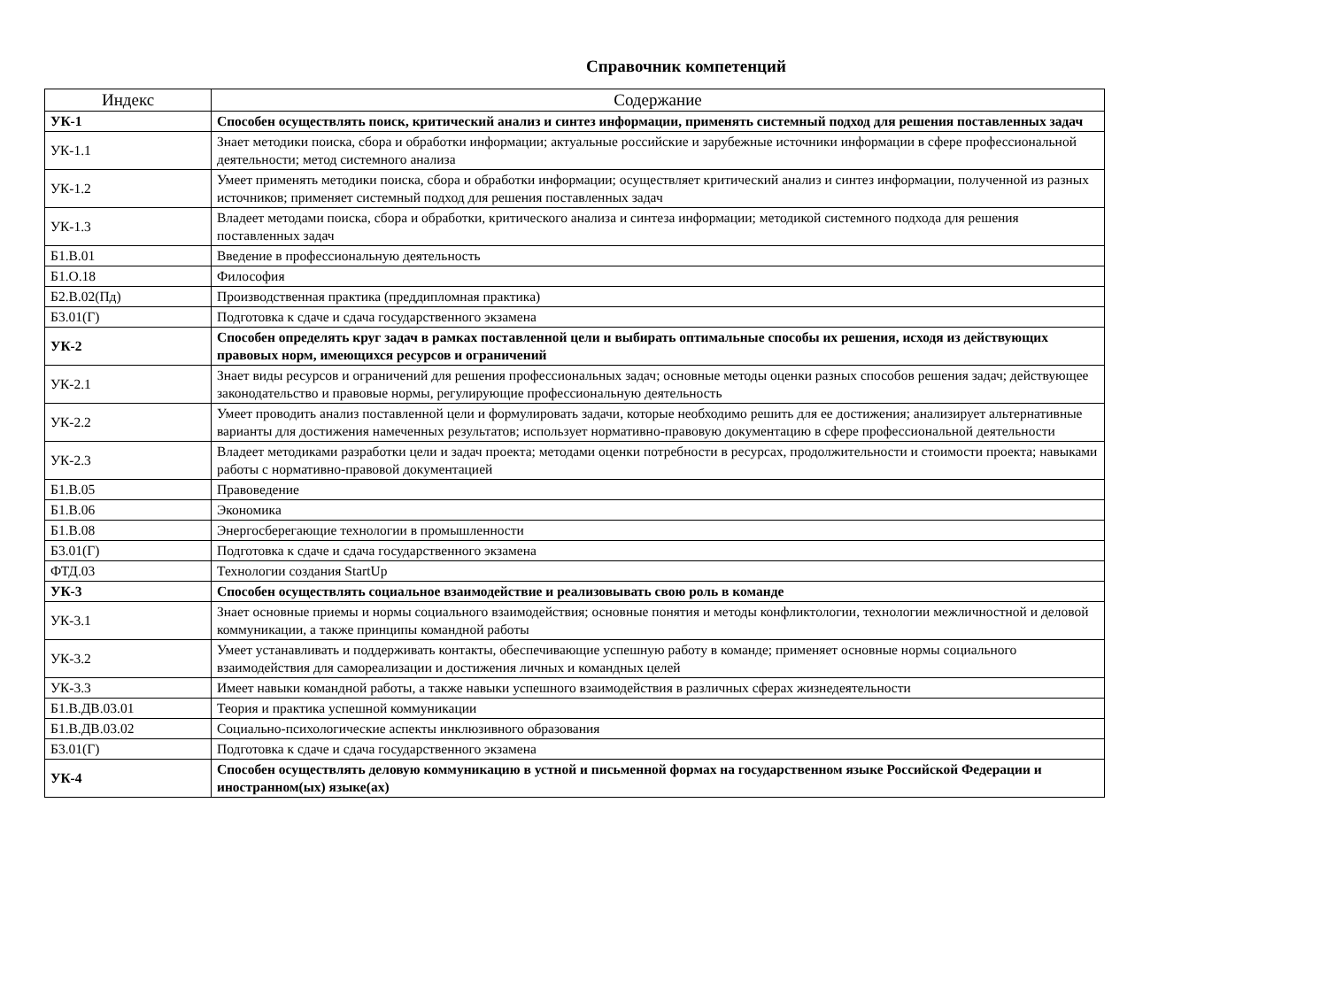Справочник компетенций
| Индекс | Содержание |
| --- | --- |
| УК-1 | Способен осуществлять поиск, критический анализ и синтез информации, применять системный подход для решения поставленных задач |
| УК-1.1 | Знает методики поиска, сбора и обработки информации; актуальные российские и зарубежные источники информации в сфере профессиональной деятельности; метод системного анализа |
| УК-1.2 | Умеет применять методики поиска, сбора и обработки информации; осуществляет критический анализ и синтез информации, полученной из разных источников; применяет системный подход для решения поставленных задач |
| УК-1.3 | Владеет методами поиска, сбора и обработки, критического анализа и синтеза информации; методикой системного подхода для решения поставленных задач |
| Б1.В.01 | Введение в профессиональную деятельность |
| Б1.О.18 | Философия |
| Б2.В.02(Пд) | Производственная практика (преддипломная практика) |
| Б3.01(Г) | Подготовка к сдаче и сдача государственного экзамена |
| УК-2 | Способен определять круг задач в рамках поставленной цели и выбирать оптимальные способы их решения, исходя из действующих правовых норм, имеющихся ресурсов и ограничений |
| УК-2.1 | Знает виды ресурсов и ограничений для решения профессиональных задач; основные методы оценки разных способов решения задач; действующее законодательство и правовые нормы, регулирующие профессиональную деятельность |
| УК-2.2 | Умеет проводить анализ поставленной цели и формулировать задачи, которые необходимо решить для ее достижения; анализирует альтернативные варианты для достижения намеченных результатов; использует нормативно-правовую документацию в сфере профессиональной деятельности |
| УК-2.3 | Владеет методиками разработки цели и задач проекта; методами оценки потребности в ресурсах, продолжительности и стоимости проекта; навыками работы с нормативно-правовой документацией |
| Б1.В.05 | Правоведение |
| Б1.В.06 | Экономика |
| Б1.В.08 | Энергосберегающие технологии в промышленности |
| Б3.01(Г) | Подготовка к сдаче и сдача государственного экзамена |
| ФТД.03 | Технологии создания StartUp |
| УК-3 | Способен осуществлять социальное взаимодействие и реализовывать свою роль в команде |
| УК-3.1 | Знает основные приемы и нормы социального взаимодействия; основные понятия и методы конфликтологии, технологии межличностной и деловой коммуникации, а также принципы командной работы |
| УК-3.2 | Умеет устанавливать и поддерживать контакты, обеспечивающие успешную работу в команде; применяет основные нормы социального взаимодействия для самореализации и достижения личных и командных целей |
| УК-3.3 | Имеет навыки командной работы, а также навыки успешного взаимодействия в различных сферах жизнедеятельности |
| Б1.В.ДВ.03.01 | Теория и практика успешной коммуникации |
| Б1.В.ДВ.03.02 | Социально-психологические аспекты инклюзивного образования |
| Б3.01(Г) | Подготовка к сдаче и сдача государственного экзамена |
| УК-4 | Способен осуществлять деловую коммуникацию в устной и письменной формах на государственном языке Российской Федерации и иностранном(ых) языке(ах) |